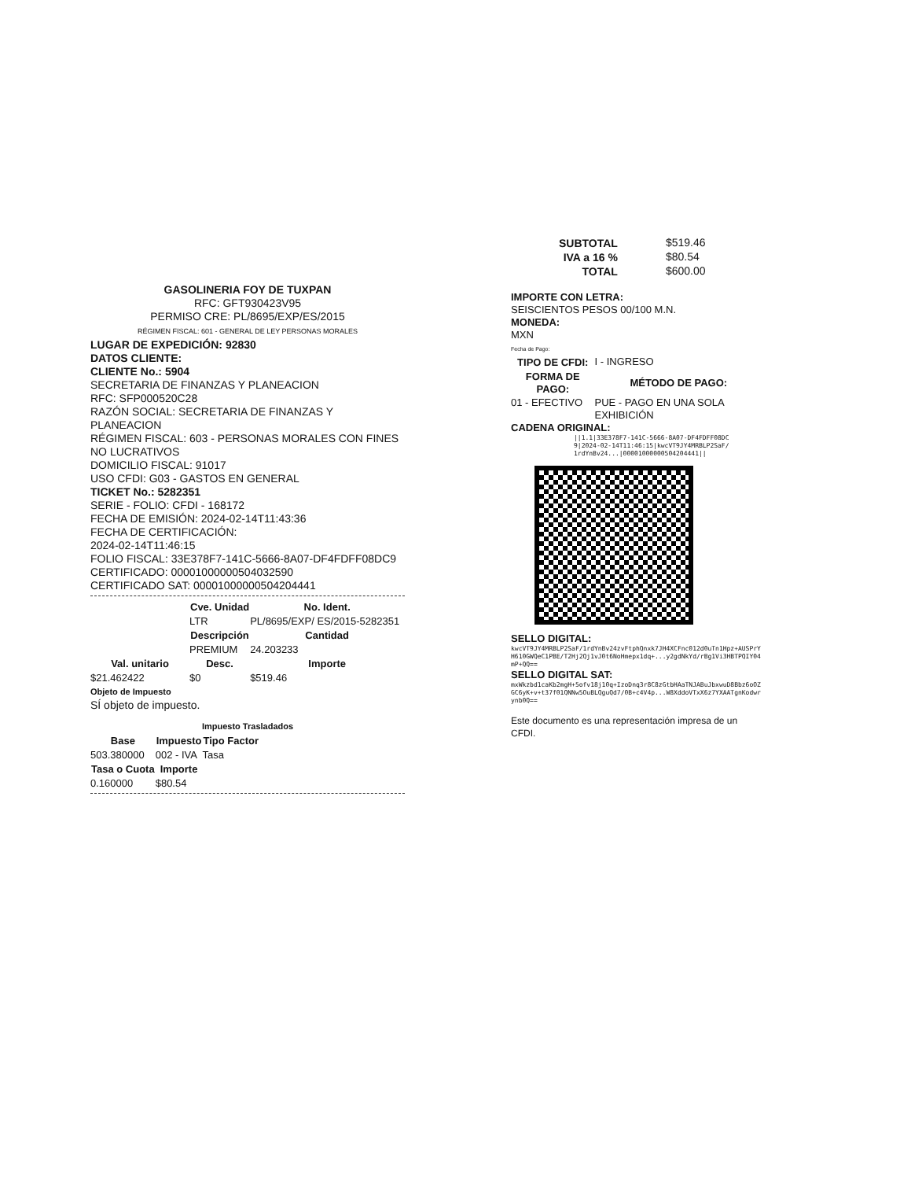GASOLINERIA FOY DE TUXPAN
RFC: GFT930423V95
PERMISO CRE: PL/8695/EXP/ES/2015
RÉGIMEN FISCAL: 601 - GENERAL DE LEY PERSONAS MORALES
LUGAR DE EXPEDICIÓN: 92830
DATOS CLIENTE:
CLIENTE No.: 5904
SECRETARIA DE FINANZAS Y PLANEACION
RFC: SFP000520C28
RAZÓN SOCIAL: SECRETARIA DE FINANZAS Y PLANEACION
RÉGIMEN FISCAL: 603 - PERSONAS MORALES CON FINES NO LUCRATIVOS
DOMICILIO FISCAL: 91017
USO CFDI: G03 - GASTOS EN GENERAL
TICKET No.: 5282351
SERIE - FOLIO: CFDI - 168172
FECHA DE EMISIÓN: 2024-02-14T11:43:36
FECHA DE CERTIFICACIÓN:
2024-02-14T11:46:15
FOLIO FISCAL: 33E378F7-141C-5666-8A07-DF4FDFF08DC9
CERTIFICADO: 00001000000504032590
CERTIFICADO SAT: 00001000000504204441
| | Cve. Unidad | No. Ident. |
| | LTR | PL/8695/EXP/ ES/2015-5282351 |
| | Descripción | Cantidad |
| | PREMIUM | 24.203233 |
| Val. unitario | Desc. | Importe |
| $21.462422 | $0 | $519.46 |
Objeto de Impuesto
SÍ objeto de impuesto.
Impuesto Trasladados
| Base | Impuesto | Tipo Factor |
| --- | --- | --- |
| 503.380000 | 002 - IVA | Tasa |
| Tasa o Cuota | Importe | |
| 0.160000 | $80.54 | |
| SUBTOTAL | $519.46 |
| IVA a 16 % | $80.54 |
| TOTAL | $600.00 |
IMPORTE CON LETRA:
SEISCIENTOS PESOS 00/100 M.N.
MONEDA:
MXN
Fecha de Pago:
| TIPO DE CFDI: | I - INGRESO |
| FORMA DE PAGO: | MÉTODO DE PAGO: |
| 01 - EFECTIVO | PUE - PAGO EN UNA SOLA EXHIBICIÓN |
CADENA ORIGINAL:
||1.1|33E378F7-141C-5666-8A07-DF4FDFF08DC9|2024-02-14T11:46:15|kwcVT9JY4MRBLP2SaF/1rdYnBv24...|00001000000504204441||
SELLO DIGITAL:
kwcVT9JY4MRBLP2SaF/1rdYnBv24zvFtphQnxk7JH4XCFnc012d0uTn1Hpz+AUSPrYH610GWQeC1PBE/T2Hj2Qj1vJ0t6NoHmepx1dq+...y2gdNkYd/rBg1Vi3HBTPQIY04mP+QQ==
SELLO DIGITAL SAT:
mxWkzbd1caKb2mgH+5ofv18j10q+IzoDnq3r8C8zGtbHAaTNJABuJbxwuD8Bbz6oOZGC6yK+v+t37f01QNNw5OuBLQguQd7/0B+c4V4p...W8XddoVTxX6z7YXAATgnKodwrynb0Q==
Este documento es una representación impresa de un CFDI.